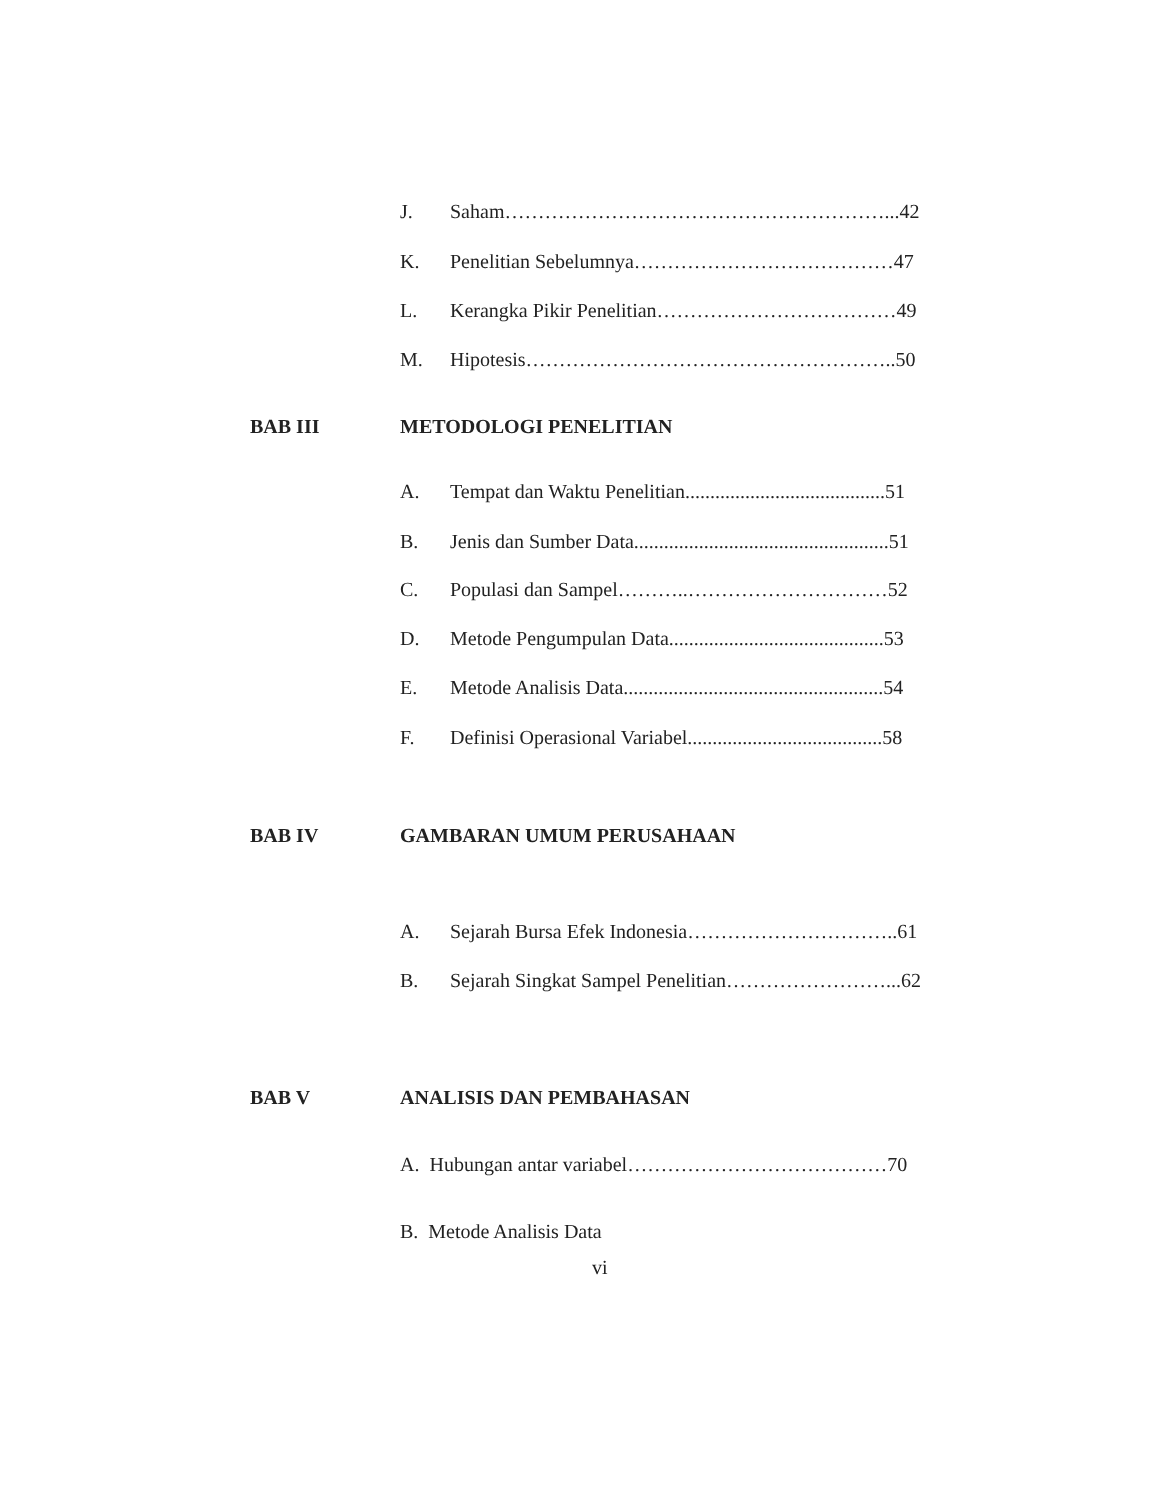J. Saham…………………………………………………...42
K. Penelitian Sebelumnya…………………………………47
L. Kerangka Pikir Penelitian………………………………49
M. Hipotesis………………………………………………..50
BAB III METODOLOGI PENELITIAN
A. Tempat dan Waktu Penelitian........................................51
B. Jenis dan Sumber Data...................................................51
C. Populasi dan Sampel………..…………………………52
D. Metode Pengumpulan Data...........................................53
E. Metode Analisis Data....................................................54
F. Definisi Operasional Variabel.......................................58
BAB IV GAMBARAN UMUM PERUSAHAAN
A. Sejarah Bursa Efek Indonesia…………………………..61
B. Sejarah Singkat Sampel Penelitian……………………...62
BAB V ANALISIS DAN PEMBAHASAN
A. Hubungan antar variabel…………………………………70
B. Metode Analisis Data
vi